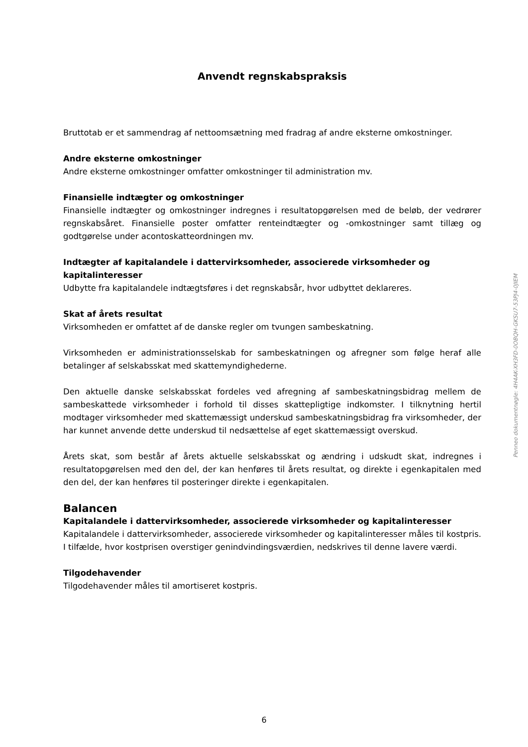Anvendt regnskabspraksis
Bruttotab er et sammendrag af nettoomsætning med fradrag af andre eksterne omkostninger.
Andre eksterne omkostninger
Andre eksterne omkostninger omfatter omkostninger til administration mv.
Finansielle indtægter og omkostninger
Finansielle indtægter og omkostninger indregnes i resultatopgørelsen med de beløb, der vedrører regnskabsåret. Finansielle poster omfatter renteindtægter og -omkostninger samt tillæg og godtgørelse under acontoskatteordningen mv.
Indtægter af kapitalandele i dattervirksomheder, associerede virksomheder og kapitalinteresser
Udbytte fra kapitalandele indtægtsføres i det regnskabsår, hvor udbyttet deklareres.
Skat af årets resultat
Virksomheden er omfattet af de danske regler om tvungen sambeskatning.
Virksomheden er administrationsselskab for sambeskatningen og afregner som følge heraf alle betalinger af selskabsskat med skattemyndighederne.
Den aktuelle danske selskabsskat fordeles ved afregning af sambeskatningsbidrag mellem de sambeskattede virksomheder i forhold til disses skattepligtige indkomster. I tilknytning hertil modtager virksomheder med skattemæssigt underskud sambeskatningsbidrag fra virksomheder, der har kunnet anvende dette underskud til nedsættelse af eget skattemæssigt overskud.
Årets skat, som består af årets aktuelle selskabsskat og ændring i udskudt skat, indregnes i resultatopgørelsen med den del, der kan henføres til årets resultat, og direkte i egenkapitalen med den del, der kan henføres til posteringer direkte i egenkapitalen.
Balancen
Kapitalandele i dattervirksomheder, associerede virksomheder og kapitalinteresser
Kapitalandele i dattervirksomheder, associerede virksomheder og kapitalinteresser måles til kostpris. I tilfælde, hvor kostprisen overstiger genindvindingsværdien, nedskrives til denne lavere værdi.
Tilgodehavender
Tilgodehavender måles til amortiseret kostpris.
Penneo dokumentnøgle: 4H4AK-XH3FD-0OBQH-GKSU7-53PJ4-0JIEM
6